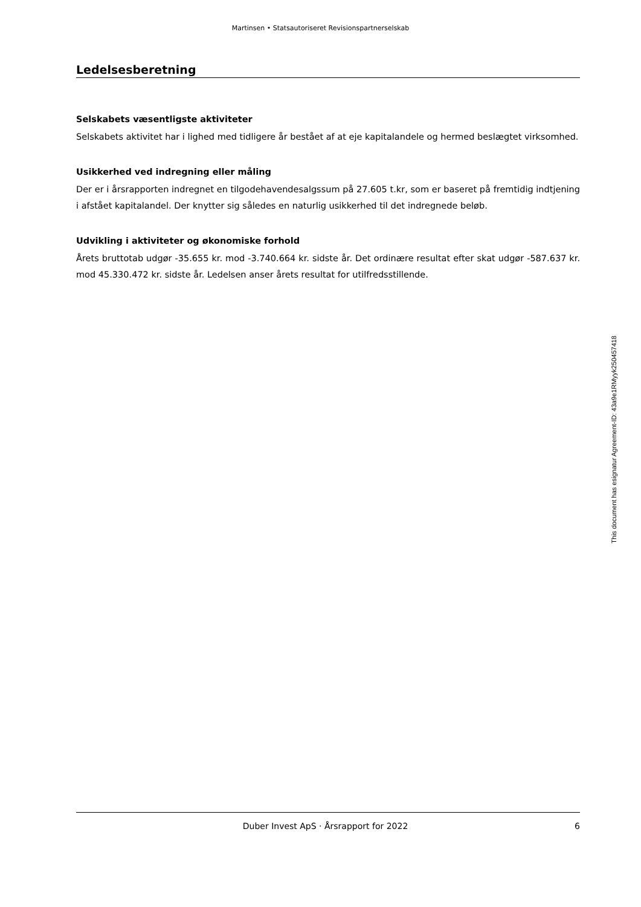Martinsen • Statsautoriseret Revisionspartnerselskab
Ledelsesberetning
Selskabets væsentligste aktiviteter
Selskabets aktivitet har i lighed med tidligere år bestået af at eje kapitalandele og hermed beslægtet virksomhed.
Usikkerhed ved indregning eller måling
Der er i årsrapporten indregnet en tilgodehavendesalgssum på 27.605 t.kr, som er baseret på fremtidig indtjening i afstået kapitalandel. Der knytter sig således en naturlig usikkerhed til det indregnede beløb.
Udvikling i aktiviteter og økonomiske forhold
Årets bruttotab udgør -35.655 kr. mod -3.740.664 kr. sidste år. Det ordinære resultat efter skat udgør -587.637 kr. mod 45.330.472 kr. sidste år. Ledelsen anser årets resultat for utilfredsstillende.
This document has esignatur Agreement-ID: 43a9e1RMyyk250457418
Duber Invest ApS · Årsrapport for 2022 6